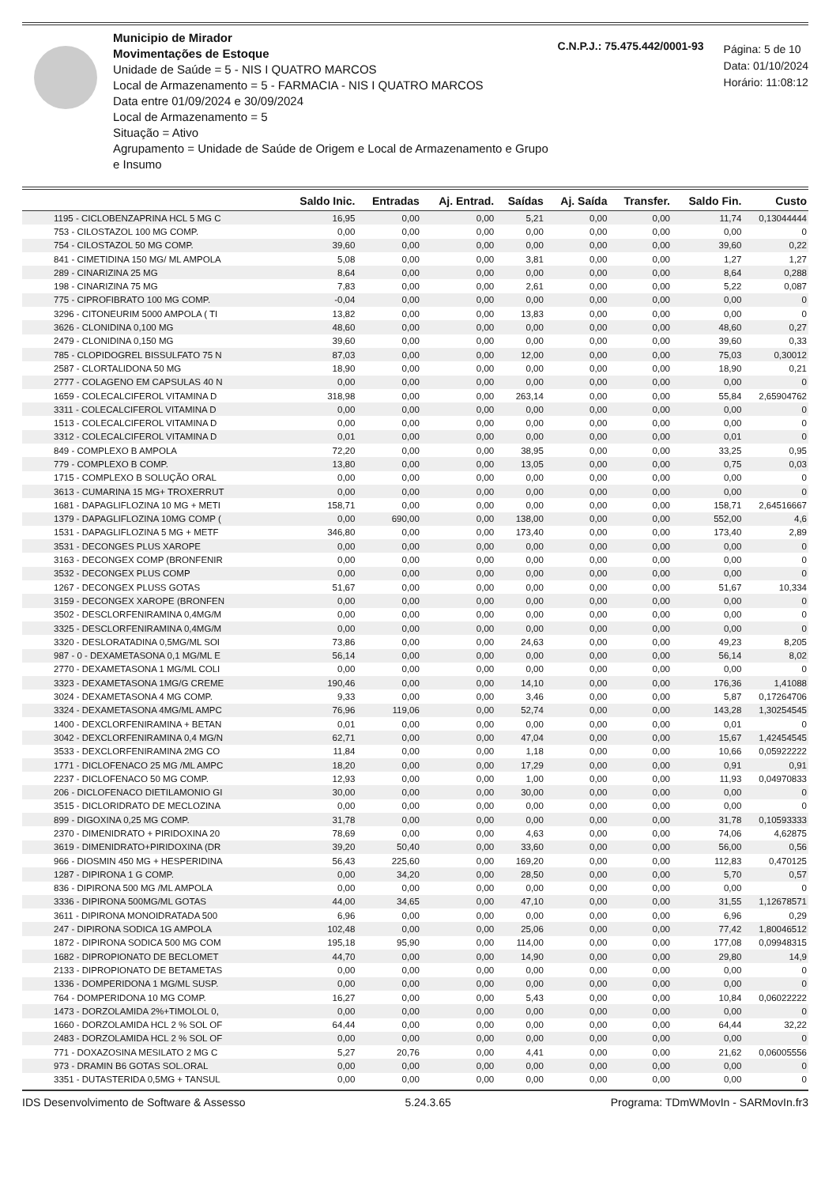Municipio de Mirador
Movimentações de Estoque
Unidade de Saúde = 5 - NIS I QUATRO MARCOS
Local de Armazenamento = 5 - FARMACIA - NIS I QUATRO MARCOS
Data entre 01/09/2024 e 30/09/2024
Local de Armazenamento = 5
Situação = Ativo
Agrupamento = Unidade de Saúde de Origem e Local de Armazenamento e Grupo e Insumo
C.N.P.J.: 75.475.442/0001-93
Página: 5 de 10
Data: 01/10/2024
Horário: 11:08:12
| | Saldo Inic. | Entradas | Aj. Entrad. | Saídas | Aj. Saída | Transfer. | Saldo Fin. | Custo |
| --- | --- | --- | --- | --- | --- | --- | --- | --- |
| 1195 - CICLOBENZAPRINA HCL 5 MG C | 16,95 | 0,00 | 0,00 | 5,21 | 0,00 | 0,00 | 11,74 | 0,13044444 |
| 753 - CILOSTAZOL 100 MG COMP. | 0,00 | 0,00 | 0,00 | 0,00 | 0,00 | 0,00 | 0,00 | 0 |
| 754 - CILOSTAZOL 50 MG COMP. | 39,60 | 0,00 | 0,00 | 0,00 | 0,00 | 0,00 | 39,60 | 0,22 |
| 841 - CIMETIDINA 150 MG/ ML AMPOLA | 5,08 | 0,00 | 0,00 | 3,81 | 0,00 | 0,00 | 1,27 | 1,27 |
| 289 - CINARIZINA 25 MG | 8,64 | 0,00 | 0,00 | 0,00 | 0,00 | 0,00 | 8,64 | 0,288 |
| 198 - CINARIZINA 75 MG | 7,83 | 0,00 | 0,00 | 2,61 | 0,00 | 0,00 | 5,22 | 0,087 |
| 775 - CIPROFIBRATO 100 MG COMP. | -0,04 | 0,00 | 0,00 | 0,00 | 0,00 | 0,00 | 0,00 | 0 |
| 3296 - CITONEURIM 5000 AMPOLA ( TI | 13,82 | 0,00 | 0,00 | 13,83 | 0,00 | 0,00 | 0,00 | 0 |
| 3626 - CLONIDINA 0,100 MG | 48,60 | 0,00 | 0,00 | 0,00 | 0,00 | 0,00 | 48,60 | 0,27 |
| 2479 - CLONIDINA 0,150 MG | 39,60 | 0,00 | 0,00 | 0,00 | 0,00 | 0,00 | 39,60 | 0,33 |
| 785 - CLOPIDOGREL BISSULFATO 75 N | 87,03 | 0,00 | 0,00 | 12,00 | 0,00 | 0,00 | 75,03 | 0,30012 |
| 2587 - CLORTALIDONA 50 MG | 18,90 | 0,00 | 0,00 | 0,00 | 0,00 | 0,00 | 18,90 | 0,21 |
| 2777 - COLAGENO EM CAPSULAS 40 N | 0,00 | 0,00 | 0,00 | 0,00 | 0,00 | 0,00 | 0,00 | 0 |
| 1659 - COLECALCIFEROL VITAMINA D | 318,98 | 0,00 | 0,00 | 263,14 | 0,00 | 0,00 | 55,84 | 2,65904762 |
| 3311 - COLECALCIFEROL VITAMINA D | 0,00 | 0,00 | 0,00 | 0,00 | 0,00 | 0,00 | 0,00 | 0 |
| 1513 - COLECALCIFEROL VITAMINA D | 0,00 | 0,00 | 0,00 | 0,00 | 0,00 | 0,00 | 0,00 | 0 |
| 3312 - COLECALCIFEROL VITAMINA D | 0,01 | 0,00 | 0,00 | 0,00 | 0,00 | 0,00 | 0,01 | 0 |
| 849 - COMPLEXO B AMPOLA | 72,20 | 0,00 | 0,00 | 38,95 | 0,00 | 0,00 | 33,25 | 0,95 |
| 779 - COMPLEXO B COMP. | 13,80 | 0,00 | 0,00 | 13,05 | 0,00 | 0,00 | 0,75 | 0,03 |
| 1715 - COMPLEXO B SOLUÇÃO ORAL | 0,00 | 0,00 | 0,00 | 0,00 | 0,00 | 0,00 | 0,00 | 0 |
| 3613 - CUMARINA 15 MG+ TROXERRUT | 0,00 | 0,00 | 0,00 | 0,00 | 0,00 | 0,00 | 0,00 | 0 |
| 1681 - DAPAGLIFLOZINA 10 MG + METI | 158,71 | 0,00 | 0,00 | 0,00 | 0,00 | 0,00 | 158,71 | 2,64516667 |
| 1379 - DAPAGLIFLOZINA 10MG COMP ( | 0,00 | 690,00 | 0,00 | 138,00 | 0,00 | 0,00 | 552,00 | 4,6 |
| 1531 - DAPAGLIFLOZINA 5 MG + METF | 346,80 | 0,00 | 0,00 | 173,40 | 0,00 | 0,00 | 173,40 | 2,89 |
| 3531 - DECONGES PLUS XAROPE | 0,00 | 0,00 | 0,00 | 0,00 | 0,00 | 0,00 | 0,00 | 0 |
| 3163 - DECONGEX COMP (BRONFENIR | 0,00 | 0,00 | 0,00 | 0,00 | 0,00 | 0,00 | 0,00 | 0 |
| 3532 - DECONGEX PLUS COMP | 0,00 | 0,00 | 0,00 | 0,00 | 0,00 | 0,00 | 0,00 | 0 |
| 1267 - DECONGEX PLUSS GOTAS | 51,67 | 0,00 | 0,00 | 0,00 | 0,00 | 0,00 | 51,67 | 10,334 |
| 3159 - DECONGEX XAROPE (BRONFEN | 0,00 | 0,00 | 0,00 | 0,00 | 0,00 | 0,00 | 0,00 | 0 |
| 3502 - DESCLORFENIRAMINA 0,4MG/M | 0,00 | 0,00 | 0,00 | 0,00 | 0,00 | 0,00 | 0,00 | 0 |
| 3325 - DESCLORFENIRAMINA 0,4MG/M | 0,00 | 0,00 | 0,00 | 0,00 | 0,00 | 0,00 | 0,00 | 0 |
| 3320 - DESLORATADINA 0,5MG/ML SOI | 73,86 | 0,00 | 0,00 | 24,63 | 0,00 | 0,00 | 49,23 | 8,205 |
| 987 - 0 - DEXAMETASONA 0,1 MG/ML E | 56,14 | 0,00 | 0,00 | 0,00 | 0,00 | 0,00 | 56,14 | 8,02 |
| 2770 - DEXAMETASONA 1 MG/ML COLI | 0,00 | 0,00 | 0,00 | 0,00 | 0,00 | 0,00 | 0,00 | 0 |
| 3323 - DEXAMETASONA 1MG/G CREME | 190,46 | 0,00 | 0,00 | 14,10 | 0,00 | 0,00 | 176,36 | 1,41088 |
| 3024 - DEXAMETASONA 4 MG COMP. | 9,33 | 0,00 | 0,00 | 3,46 | 0,00 | 0,00 | 5,87 | 0,17264706 |
| 3324 - DEXAMETASONA 4MG/ML AMPC | 76,96 | 119,06 | 0,00 | 52,74 | 0,00 | 0,00 | 143,28 | 1,30254545 |
| 1400 - DEXCLORFENIRAMINA + BETAN | 0,01 | 0,00 | 0,00 | 0,00 | 0,00 | 0,00 | 0,01 | 0 |
| 3042 - DEXCLORFENIRAMINA 0,4 MG/N | 62,71 | 0,00 | 0,00 | 47,04 | 0,00 | 0,00 | 15,67 | 1,42454545 |
| 3533 - DEXCLORFENIRAMINA 2MG CO | 11,84 | 0,00 | 0,00 | 1,18 | 0,00 | 0,00 | 10,66 | 0,05922222 |
| 1771 - DICLOFENACO 25 MG /ML AMPC | 18,20 | 0,00 | 0,00 | 17,29 | 0,00 | 0,00 | 0,91 | 0,91 |
| 2237 - DICLOFENACO 50 MG COMP. | 12,93 | 0,00 | 0,00 | 1,00 | 0,00 | 0,00 | 11,93 | 0,04970833 |
| 206 - DICLOFENACO DIETILAMONIO GI | 30,00 | 0,00 | 0,00 | 30,00 | 0,00 | 0,00 | 0,00 | 0 |
| 3515 - DICLORIDRATO DE MECLOZINA | 0,00 | 0,00 | 0,00 | 0,00 | 0,00 | 0,00 | 0,00 | 0 |
| 899 - DIGOXINA 0,25 MG COMP. | 31,78 | 0,00 | 0,00 | 0,00 | 0,00 | 0,00 | 31,78 | 0,10593333 |
| 2370 - DIMENIDRATO + PIRIDOXINA 20 | 78,69 | 0,00 | 0,00 | 4,63 | 0,00 | 0,00 | 74,06 | 4,62875 |
| 3619 - DIMENIDRATO+PIRIDOXINA (DR | 39,20 | 50,40 | 0,00 | 33,60 | 0,00 | 0,00 | 56,00 | 0,56 |
| 966 - DIOSMIN 450 MG + HESPERIDINA | 56,43 | 225,60 | 0,00 | 169,20 | 0,00 | 0,00 | 112,83 | 0,470125 |
| 1287 - DIPIRONA 1 G COMP. | 0,00 | 34,20 | 0,00 | 28,50 | 0,00 | 0,00 | 5,70 | 0,57 |
| 836 - DIPIRONA 500 MG /ML AMPOLA | 0,00 | 0,00 | 0,00 | 0,00 | 0,00 | 0,00 | 0,00 | 0 |
| 3336 - DIPIRONA 500MG/ML GOTAS | 44,00 | 34,65 | 0,00 | 47,10 | 0,00 | 0,00 | 31,55 | 1,12678571 |
| 3611 - DIPIRONA MONOIDRATADA 500 | 6,96 | 0,00 | 0,00 | 0,00 | 0,00 | 0,00 | 6,96 | 0,29 |
| 247 - DIPIRONA SODICA 1G AMPOLA | 102,48 | 0,00 | 0,00 | 25,06 | 0,00 | 0,00 | 77,42 | 1,80046512 |
| 1872 - DIPIRONA SODICA 500 MG COM | 195,18 | 95,90 | 0,00 | 114,00 | 0,00 | 0,00 | 177,08 | 0,09948315 |
| 1682 - DIPROPIONATO DE BECLOMET | 44,70 | 0,00 | 0,00 | 14,90 | 0,00 | 0,00 | 29,80 | 14,9 |
| 2133 - DIPROPIONATO DE BETAMETAS | 0,00 | 0,00 | 0,00 | 0,00 | 0,00 | 0,00 | 0,00 | 0 |
| 1336 - DOMPERIDONA 1 MG/ML SUSP. | 0,00 | 0,00 | 0,00 | 0,00 | 0,00 | 0,00 | 0,00 | 0 |
| 764 - DOMPERIDONA 10 MG COMP. | 16,27 | 0,00 | 0,00 | 5,43 | 0,00 | 0,00 | 10,84 | 0,06022222 |
| 1473 - DORZOLAMIDA 2%+TIMOLOL 0, | 0,00 | 0,00 | 0,00 | 0,00 | 0,00 | 0,00 | 0,00 | 0 |
| 1660 - DORZOLAMIDA HCL 2 % SOL OF | 64,44 | 0,00 | 0,00 | 0,00 | 0,00 | 0,00 | 64,44 | 32,22 |
| 2483 - DORZOLAMIDA HCL 2 % SOL OF | 0,00 | 0,00 | 0,00 | 0,00 | 0,00 | 0,00 | 0,00 | 0 |
| 771 - DOXAZOSINA MESILATO 2 MG C | 5,27 | 20,76 | 0,00 | 4,41 | 0,00 | 0,00 | 21,62 | 0,06005556 |
| 973 - DRAMIN B6 GOTAS SOL.ORAL | 0,00 | 0,00 | 0,00 | 0,00 | 0,00 | 0,00 | 0,00 | 0 |
| 3351 - DUTASTERIDA 0,5MG + TANSUL | 0,00 | 0,00 | 0,00 | 0,00 | 0,00 | 0,00 | 0,00 | 0 |
IDS Desenvolvimento de Software & Assesso 5.24.3.65 Programa: TDmWMovIn - SARMovIn.fr3